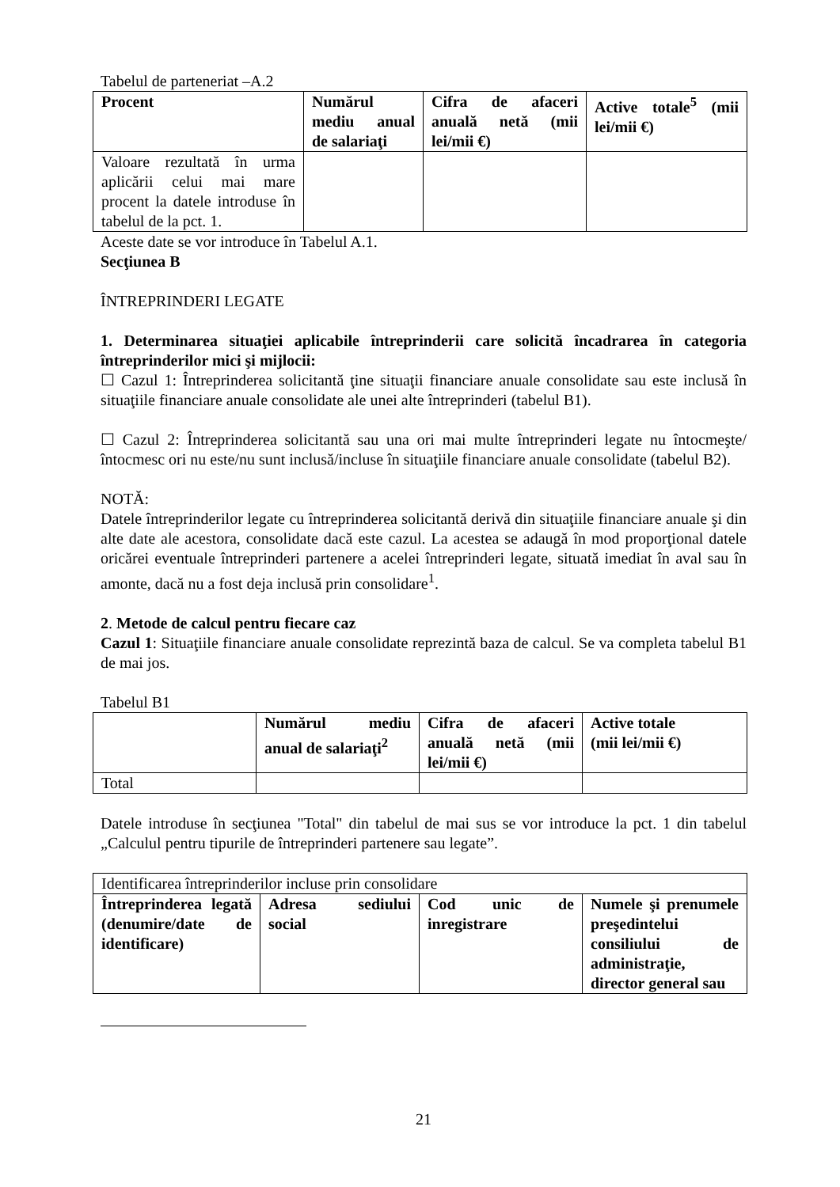Tabelul de parteneriat –A.2
| Procent | Numărul mediu anual de salariaţi | Cifra de afaceri anuală netă (mii lei/mii €) | Active totale<sup>5</sup> (mii lei/mii €) |
| --- | --- | --- | --- |
| Valoare rezultată în urma aplicării celui mai mare procent la datele introduse în tabelul de la pct. 1. | | | |
Aceste date se vor introduce în Tabelul A.1.
Secţiunea B
ÎNTREPRINDERI LEGATE
1. Determinarea situaţiei aplicabile întreprinderii care solicită încadrarea în categoria întreprinderilor mici şi mijlocii:
☐ Cazul 1: Întreprinderea solicitantă ţine situaţii financiare anuale consolidate sau este inclusă în situaţiile financiare anuale consolidate ale unei alte întreprinderi (tabelul B1).
☐ Cazul 2: Întreprinderea solicitantă sau una ori mai multe întreprinderi legate nu întocmeşte/întocmesc ori nu este/nu sunt inclusă/incluse în situaţiile financiare anuale consolidate (tabelul B2).
NOTĂ:
Datele întreprinderilor legate cu întreprinderea solicitantă derivă din situaţiile financiare anuale şi din alte date ale acestora, consolidate dacă este cazul. La acestea se adaugă în mod proporţional datele oricărei eventuale întreprinderi partenere a acelei întreprinderi legate, situată imediat în aval sau în amonte, dacă nu a fost deja inclusă prin consolidare<sup>1</sup>.
2. Metode de calcul pentru fiecare caz
Cazul 1: Situaţiile financiare anuale consolidate reprezintă baza de calcul. Se va completa tabelul B1 de mai jos.
Tabelul B1
| | Numărul mediu anual de salariaţi<sup>2</sup> | Cifra de afaceri anuală netă (mii lei/mii €) | Active totale (mii lei/mii €) |
| --- | --- | --- | --- |
| Total | | | |
Datele introduse în secţiunea "Total" din tabelul de mai sus se vor introduce la pct. 1 din tabelul „Calculul pentru tipurile de întreprinderi partenere sau legate”.
| Identificarea întreprinderilor incluse prin consolidare | | | |
| Întreprinderea legată (denumire/date de identificare) | Adresa sediului social | Cod unic de inregistrare | Numele şi prenumele preşedintelui consiliului de administraţie, director general sau |
21